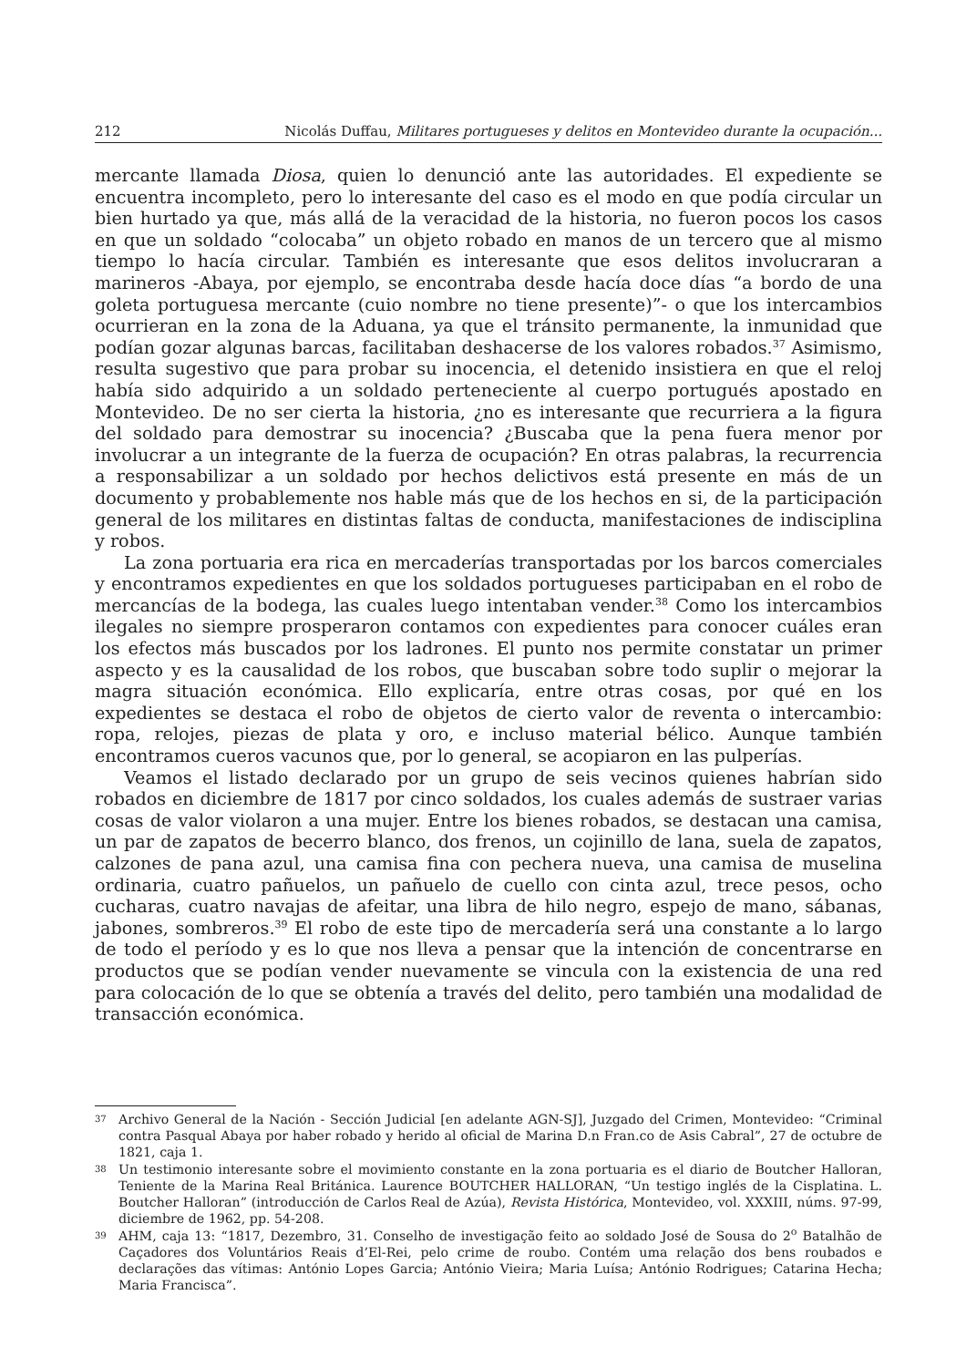212 Nicolás Duffau, Militares portugueses y delitos en Montevideo durante la ocupación...
mercante llamada Diosa, quien lo denunció ante las autoridades. El expediente se encuentra incompleto, pero lo interesante del caso es el modo en que podía circular un bien hurtado ya que, más allá de la veracidad de la historia, no fueron pocos los casos en que un soldado “colocaba” un objeto robado en manos de un tercero que al mismo tiempo lo hacía circular. También es interesante que esos delitos involucraran a marineros -Abaya, por ejemplo, se encontraba desde hacía doce días “a bordo de una goleta portuguesa mercante (cuio nombre no tiene presente)”- o que los intercambios ocurrieran en la zona de la Aduana, ya que el tránsito permanente, la inmunidad que podían gozar algunas barcas, facilitaban deshacerse de los valores robados.<sup>37</sup> Asimismo, resulta sugestivo que para probar su inocencia, el detenido insistiera en que el reloj había sido adquirido a un soldado perteneciente al cuerpo portugués apostado en Montevideo. De no ser cierta la historia, ¿no es interesante que recurriera a la figura del soldado para demostrar su inocencia? ¿Buscaba que la pena fuera menor por involucrar a un integrante de la fuerza de ocupación? En otras palabras, la recurrencia a responsabilizar a un soldado por hechos delictivos está presente en más de un documento y probablemente nos hable más que de los hechos en si, de la participación general de los militares en distintas faltas de conducta, manifestaciones de indisciplina y robos.
La zona portuaria era rica en mercaderías transportadas por los barcos comerciales y encontramos expedientes en que los soldados portugueses participaban en el robo de mercancías de la bodega, las cuales luego intentaban vender.<sup>38</sup> Como los intercambios ilegales no siempre prosperaron contamos con expedientes para conocer cuáles eran los efectos más buscados por los ladrones. El punto nos permite constatar un primer aspecto y es la causalidad de los robos, que buscaban sobre todo suplir o mejorar la magra situación económica. Ello explicaría, entre otras cosas, por qué en los expedientes se destaca el robo de objetos de cierto valor de reventa o intercambio: ropa, relojes, piezas de plata y oro, e incluso material bélico. Aunque también encontramos cueros vacunos que, por lo general, se acopiaron en las pulperías.
Veamos el listado declarado por un grupo de seis vecinos quienes habrían sido robados en diciembre de 1817 por cinco soldados, los cuales además de sustraer varias cosas de valor violaron a una mujer. Entre los bienes robados, se destacan una camisa, un par de zapatos de becerro blanco, dos frenos, un cojinillo de lana, suela de zapatos, calzones de pana azul, una camisa fina con pechera nueva, una camisa de muselina ordinaria, cuatro pañuelos, un pañuelo de cuello con cinta azul, trece pesos, ocho cucharas, cuatro navajas de afeitar, una libra de hilo negro, espejo de mano, sábanas, jabones, sombreros.<sup>39</sup> El robo de este tipo de mercadería será una constante a lo largo de todo el período y es lo que nos lleva a pensar que la intención de concentrarse en productos que se podían vender nuevamente se vincula con la existencia de una red para colocación de lo que se obtenía a través del delito, pero también una modalidad de transacción económica.
37 Archivo General de la Nación - Sección Judicial [en adelante AGN-SJ], Juzgado del Crimen, Montevideo: “Criminal contra Pasqual Abaya por haber robado y herido al oficial de Marina D.n Fran.co de Asis Cabral”, 27 de octubre de 1821, caja 1.
38 Un testimonio interesante sobre el movimiento constante en la zona portuaria es el diario de Boutcher Halloran, Teniente de la Marina Real Británica. Laurence BOUTCHER HALLORAN, “Un testigo inglés de la Cisplatina. L. Boutcher Halloran” (introducción de Carlos Real de Azúa), Revista Histórica, Montevideo, vol. XXXIII, núms. 97-99, diciembre de 1962, pp. 54-208.
39 AHM, caja 13: “1817, Dezembro, 31. Conselho de investigação feito ao soldado José de Sousa do 2<sup>o</sup> Batalhão de Caçadores dos Voluntários Reais d’El-Rei, pelo crime de roubo. Contém uma relação dos bens roubados e declarações das vítimas: António Lopes Garcia; António Vieira; Maria Luísa; António Rodrigues; Catarina Hecha; Maria Francisca”.